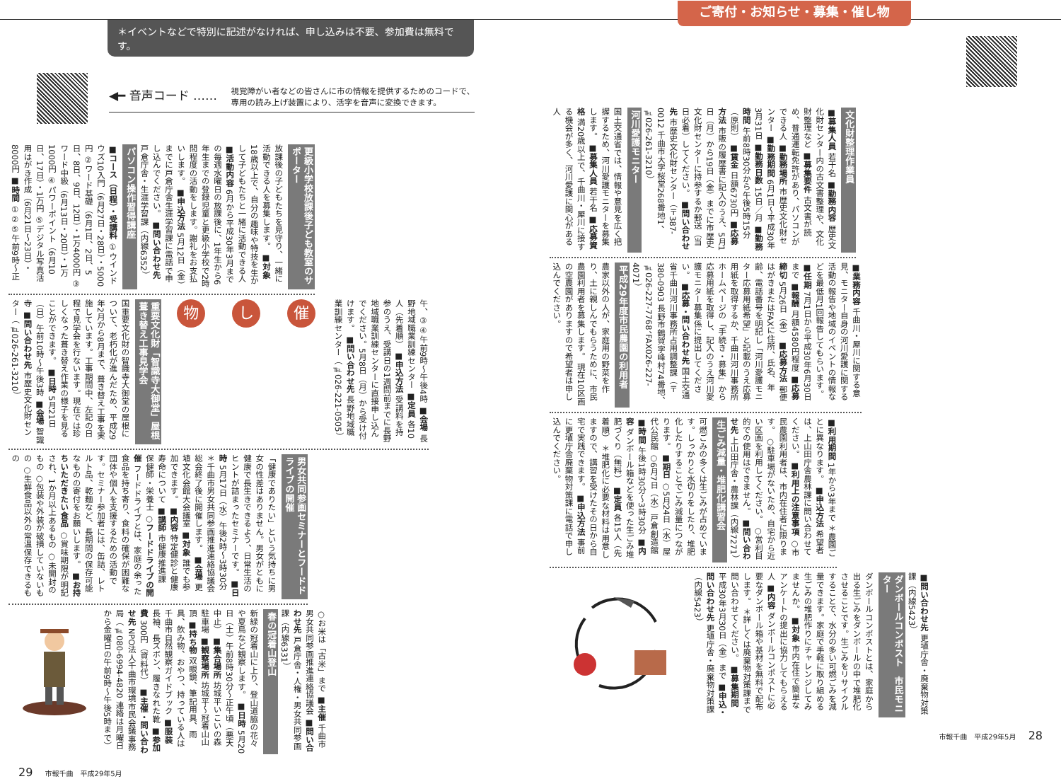ご寄付・お知らせ・募集・催し物
文化財整理作業員
■募集人員 若干名 ■勤務内容 歴史文化財センター内の古文書整理や、文化財整理など ■募集要件 古文書が読め、普通運転免許があり、パソコンができる人 ■勤務場所 市歴史文化財センター ■勤務期間 6月1日～平成30年3月31日 ■勤務日数 15日／月 ■勤務時間 午前8時30分から午後5時15分（原則） ■賃金 日額6730円 ■応募方法 市販の履歴書に記入のうえ、5月1日（月）から19日（金）までに市歴史文化財センターに持参するか郵送（当日必着）してください。 ■問い合わせ先 市歴史文化財センター（〒387-0012 千曲市大字桜堂268番地1、℡026-261-3210）
河川愛護モニター
国土交通省では、情報や意見を広く把握するため、河川愛護モニターを募集します。 ■募集人員 若干名 ■応募資格 満20歳以上で、千曲川・犀川に接する機会が多く、河川愛護に関心がある人
■業務内容 千曲川・犀川に関する意見、モニター自身の河川愛護に関する活動の報告や地域のイベントの情報などを最低月1回報告してもらいます。 ■任期 7月1日から平成30年6月30日まで ■報酬 月額4580円程度 ■応募締切 5月26日（金） ■応募方法 郵便はがきまたはFAXに住所、氏名、年齢、電話番号を明記し「河川愛護モニター応募用紙希望」と記載のうえ応募用紙を取得するか、千曲川河川事務所ホームページの「手続き・募集」から応募用紙を取得し、記入のうえ河川愛護モニター募集係に提出してください。 ■応募・問い合わせ先 国土交通省千曲川河川事務所占用調整課（〒380-0903 長野市鶴賀字峰村74番地、℡026-227-7768、FAX026-227-4071）
平成29年度市民農園の利用者
農家以外の人が、家庭用の野菜を作り、土に親しんでもらうために、市民農園利用者を募集します。 現在10区画の空農園がありますので希望者は申し込んでください。
■利用期間 1年から3年まで ＊農園ごとに異なります。 ■申込方法 希望者は、上山田庁舎農林課に問い合わせてください。 ■利用上の注意事項 ○市民農園利用者は、市内在住者に限ります。 ○駐車場がないため、自宅から近い区画を利用してください。 ○営利目的での使用はできません。 ■問い合わせ先 上山田庁舎・農林課（内線7271）
生ごみ減量・堆肥化講習会
可燃ごみの多くは生ごみが占めています。しっかりと水切りをしたり、堆肥化したりすることでごみ減量につながります。 ■期日 ○5月24日（水）屋代公民館 ○6月7日（水）戸倉創造館 ■時間 午後1時30分～3時30分 ■内容 ダンボール箱などを使った生ごみ堆肥づくり（無料） ■定員 各15人（先着順） ＊堆肥化に必要な材料は用意しますので、講習を受けたその日から自宅で実践できます。 ■申込方法 事前に更埴庁舎廃棄物対策課に電話で申し込んでください。
■問い合わせ先 更埴庁舎・廃棄物対策課（内線5423）
ダンボールコンポスト　市民モニター
ダンボールコンポストとは、家庭から出る生ごみをダンボールの中で堆肥化させることです。生ごみをリサイクルすることで、水分の多い可燃ごみを減量できます。家庭で手軽に取り組める生ごみの堆肥作りにチャレンジしてみませんか。 ■対象 市内在住で簡単なアンケートの提出に協力してもらえる人 ■内容 ダンボールコンポストに必要なダンボール箱や基材を無料で配布します。 ＊詳しくは廃棄物対策課まで問い合わせてください。 ■募集期間 平成30年3月30日（金）まで ■申込・問い合わせ先 更埴庁舎・廃棄物対策課（内線5423）
市報千曲　平成29年5月 28
＊イベントなどで特別に記述がなければ、申し込みは不要、参加費は無料です。
◀━ 音声コード …… 視覚障がい者などの皆さんに市の情報を提供するためのコードで、
専用の読み上げ装置により、活字を音声に変換できます。
更級小学校放課後子ども教室のサポーター
放課後の子どもたちを見守り、一緒に活動できる人を募集します。 ■対象 18歳以上で、自分の趣味や特技を生かして子どもたちと一緒に活動できる人 ■活動内容 6月から平成30年3月までの毎週水曜日の放課後に、1年生から6年生までの登録児童と更級小学校で2時間程度の活動をします。謝礼をお支払いします。 ■申込方法 5月12日（金）までに戸倉庁舎生涯学習課に電話で申し込んでください。 ■問い合わせ先 戸倉庁舎・生涯学習課（内線6352）
パソコン操作習得講座
■コース（日程）・受講料 ①ウインドウズ10入門（6月27日・28日）・5000円 ②ワード基礎（6月1日、2日、5日、8日、9日、12日）・1万4000円 ③ワード中級（6月13日・20日）・1万1000円 ④パワーポイント（6月10日、17日）・1万円 ⑤デジタル写真活用はがき作成（6月21日～23日）・8000円 ■時間 ①②⑤午前9時～正
午、③④午前9時～午後4時 ■会場 長野地域職業訓練センター ■定員 各10人（先着順） ■申込方法 受講料を持参のうえ、受講日の1週間前までに長野地域職業訓練センターに直接申し込んでください。5月8日（月）から受け付けます。 ■問い合わせ先 長野地域職業訓練センター（℡026-221-0505）
催
し
物
重要文化財「智識寺大御堂」屋根葺き替え工事見学会
国重要文化財の智識寺大御堂の屋根について、老朽化が進んだため、平成29年2月から8月まで、葺き替え工事を実施しています。工事期間中、左記の日程で見学会を行ないます。現在では珍しくなった葺き替え作業の様子を見ることができます。 ■日時 5月21日（日）午前10時～午後3時 ■会場 智識寺 ■問い合わせ先 市歴史文化財センター（℡026-261-3210）
男女共同参画セミナーとフードドライブの開催
「健康でありたい」という気持ちに男女の性差はありません。男女がともに健康で長生きできるよう、日常生活のヒントが詰まったセミナーです。 ■日時 5月17日（水）午後2時～3時30分 ＊千曲市男女共同参画推進連絡協議会総会終了後に開催します。 ■会場 更埴文化会館大会議室 ■対象 誰でも参加できます。 ■内容 特定健診と健康寿命について ■講師 市健康推進課　保健師・栄養士 ○フードドライブの開催 フードドライブとは、家庭の余った食品を持ち寄り、食料の確保が困難な団体や個人を支援するための活動です。セミナー参加者には、缶詰、レトルト品、乾麺など、長期間の保存可能なものの寄付をお願いします。 ■お持ちいただきたい食品 ○賞味期限が明記され、1か月以上あるもの ○未開封のもの ○包装や外装が破損していないもの ○生鮮食品以外の常温保存できるもの
○お米は「古米」まで ■主催 千曲市男女共同参画推進連絡協議会 ■問い合わせ先 戸倉庁舎・人権・男女共同参画課（内線6331）
春の冠着山登山
新緑の冠着山に上り、登山道脇の花々や夏鳥など観察します。 ■日時 5月20日（土）午前8時30分～正午頃（悪天中止） ■集合場所 坊城平いこいの森駐車場 ■観察場所 坊城平～冠着山山頂 ■持ち物 双眼鏡、筆記用具、雨具、飲み物、おやつ、持っている人は千曲市自然観察ガイドブック ■服装 長袖、長ズボン、履きなれた靴 ■参加費 300円（資料代） ■主催・問い合わせ先 NPO法人千曲市環境市民会議事務局（℡080-6994-4820 連絡は月曜日から金曜日の午前9時～午後5時まで）
29 市報千曲　平成29年5月